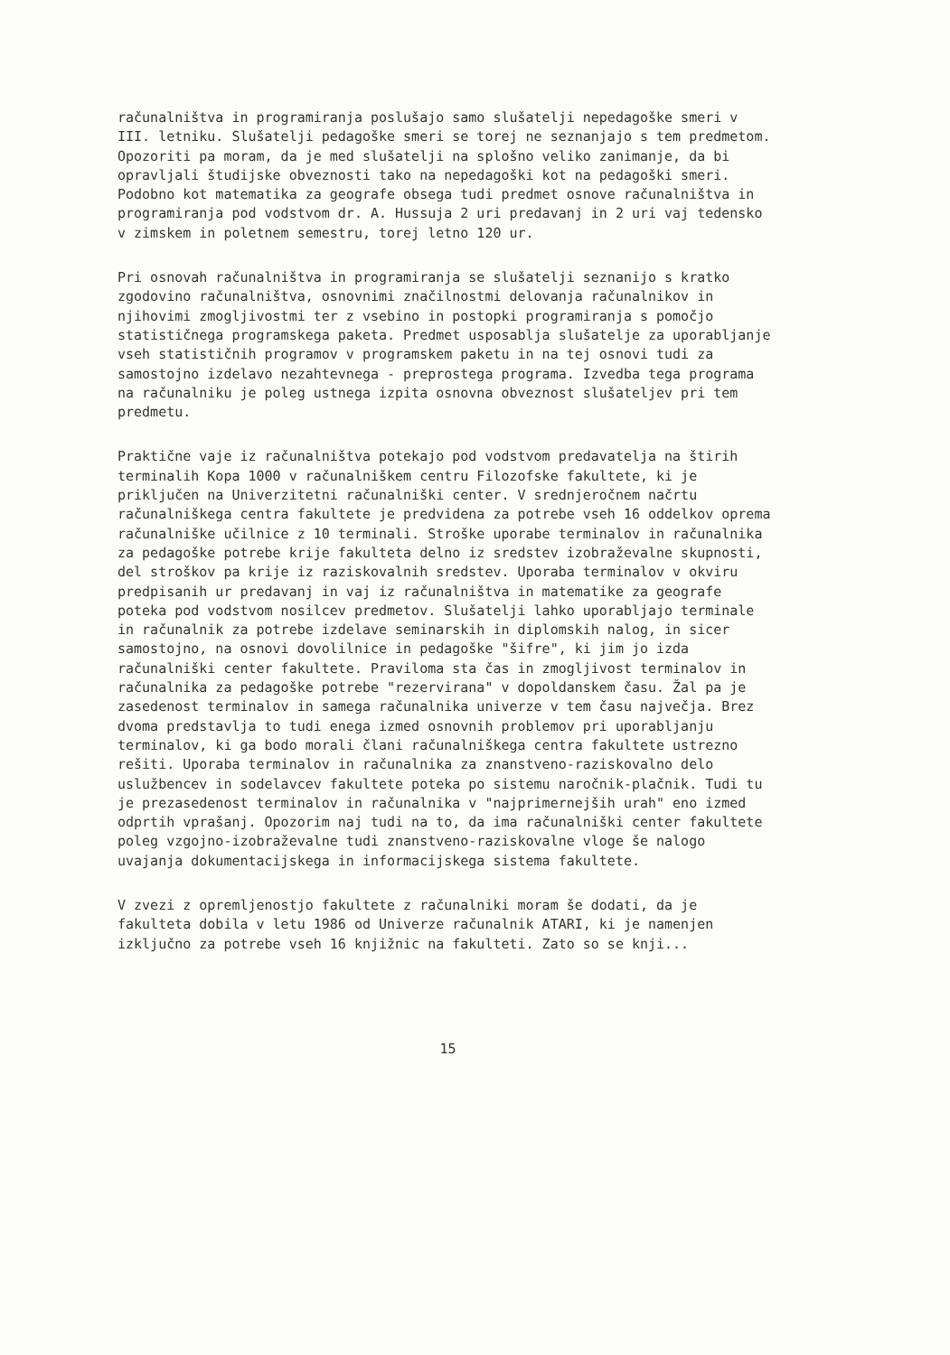računalništva in programiranja poslušajo samo slušatelji nepedagoške smeri v III. letniku. Slušatelji pedagoške smeri se torej ne seznanjajo s tem predmetom. Opozoriti pa moram, da je med slušatelji na splošno veliko zanimanje, da bi opravljali študijske obveznosti tako na nepedagoški kot na pedagoški smeri. Podobno kot matematika za geografe obsega tudi predmet osnove računalništva in programiranja pod vodstvom dr. A. Hussuja 2 uri predavanj in 2 uri vaj tedensko v zimskem in poletnem semestru, torej letno 120 ur.
Pri osnovah računalništva in programiranja se slušatelji seznanijo s kratko zgodovino računalništva, osnovnimi značilnostmi delovanja računalnikov in njihovimi zmogljivostmi ter z vsebino in postopki programiranja s pomočjo statističnega programskega paketa. Predmet usposablja slušatelje za uporabljanje vseh statističnih programov v programskem paketu in na tej osnovi tudi za samostojno izdelavo nezahtevnega - preprostega programa. Izvedba tega programa na računalniku je poleg ustnega izpita osnovna obveznost slušateljev pri tem predmetu.
Praktične vaje iz računalništva potekajo pod vodstvom predavatelja na štirih terminalih Kopa 1000 v računalniškem centru Filozofske fakultete, ki je priključen na Univerzitetni računalniški center. V srednjeročnem načrtu računalniškega centra fakultete je predvidena za potrebe vseh 16 oddelkov oprema računalniške učilnice z 10 terminali. Stroške uporabe terminalov in računalnika za pedagoške potrebe krije fakulteta delno iz sredstev izobraževalne skupnosti, del stroškov pa krije iz raziskovalnih sredstev. Uporaba terminalov v okviru predpisanih ur predavanj in vaj iz računalništva in matematike za geografe poteka pod vodstvom nosilcev predmetov. Slušatelji lahko uporabljajo terminale in računalnik za potrebe izdelave seminarskih in diplomskih nalog, in sicer samostojno, na osnovi dovolilnice in pedagoške "šifre", ki jim jo izda računalniški center fakultete. Praviloma sta čas in zmogljivost terminalov in računalnika za pedagoške potrebe "rezervirana" v dopoldanskem času. Žal pa je zasedenost terminalov in samega računalnika univerze v tem času največja. Brez dvoma predstavlja to tudi enega izmed osnovnih problemov pri uporabljanju terminalov, ki ga bodo morali člani računalniškega centra fakultete ustrezno rešiti. Uporaba terminalov in računalnika za znanstveno-raziskovalno delo uslužbencev in sodelavcev fakultete poteka po sistemu naročnik-plačnik. Tudi tu je prezasedenost terminalov in računalnika v "najprimernejših urah" eno izmed odprtih vprašanj. Opozorim naj tudi na to, da ima računalniški center fakultete poleg vzgojno-izobraževalne tudi znanstveno-raziskovalne vloge še nalogo uvajanja dokumentacijskega in informacijskega sistema fakultete.
V zvezi z opremljenostjo fakultete z računalniki moram še dodati, da je fakulteta dobila v letu 1986 od Univerze računalnik ATARI, ki je namenjen izključno za potrebe vseh 16 knjižnic na fakulteti. Zato so se knji...
15